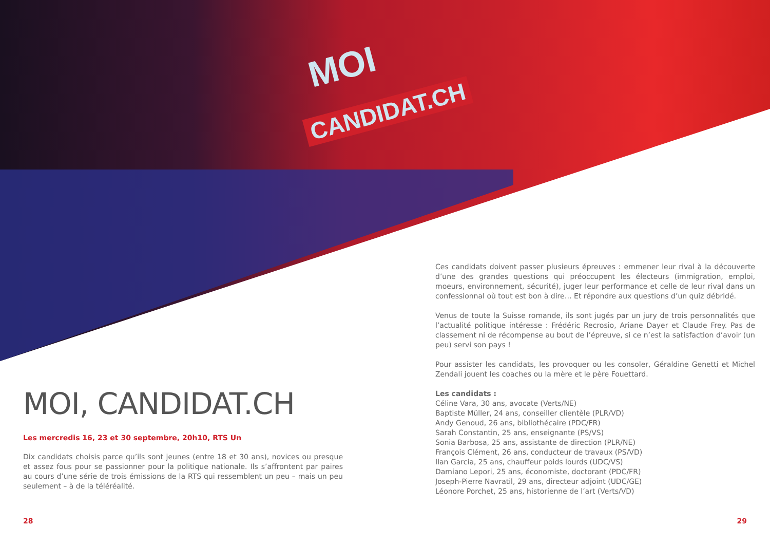MOI
CANDIDAT.CH
MOI, CANDIDAT.CH
Les mercredis 16, 23 et 30 septembre, 20h10, RTS Un
Dix candidats choisis parce qu’ils sont jeunes (entre 18 et 30 ans), novices ou presque et assez fous pour se passionner pour la politique nationale. Ils s’affrontent par paires au cours d’une série de trois émissions de la RTS qui ressemblent un peu – mais un peu seulement – à de la téléréalité.
Ces candidats doivent passer plusieurs épreuves : emmener leur rival à la découverte d’une des grandes questions qui préoccupent les électeurs (immigration, emploi, moeurs, environnement, sécurité), juger leur performance et celle de leur rival dans un confessionnal où tout est bon à dire… Et répondre aux questions d’un quiz débridé.
Venus de toute la Suisse romande, ils sont jugés par un jury de trois personnalités que l’actualité politique intéresse : Frédéric Recrosio, Ariane Dayer et Claude Frey. Pas de classement ni de récompense au bout de l’épreuve, si ce n’est la satisfaction d’avoir (un peu) servi son pays !
Pour assister les candidats, les provoquer ou les consoler, Géraldine Genetti et Michel Zendali jouent les coaches ou la mère et le père Fouettard.
Les candidats :
Céline Vara, 30 ans, avocate (Verts/NE)
Baptiste Müller, 24 ans, conseiller clientèle (PLR/VD)
Andy Genoud, 26 ans, bibliothécaire (PDC/FR)
Sarah Constantin, 25 ans, enseignante (PS/VS)
Sonia Barbosa, 25 ans, assistante de direction (PLR/NE)
François Clément, 26 ans, conducteur de travaux (PS/VD)
Ilan Garcia, 25 ans, chauffeur poids lourds (UDC/VS)
Damiano Lepori, 25 ans, économiste, doctorant (PDC/FR)
Joseph-Pierre Navratil, 29 ans, directeur adjoint (UDC/GE)
Léonore Porchet, 25 ans, historienne de l’art (Verts/VD)
28 29